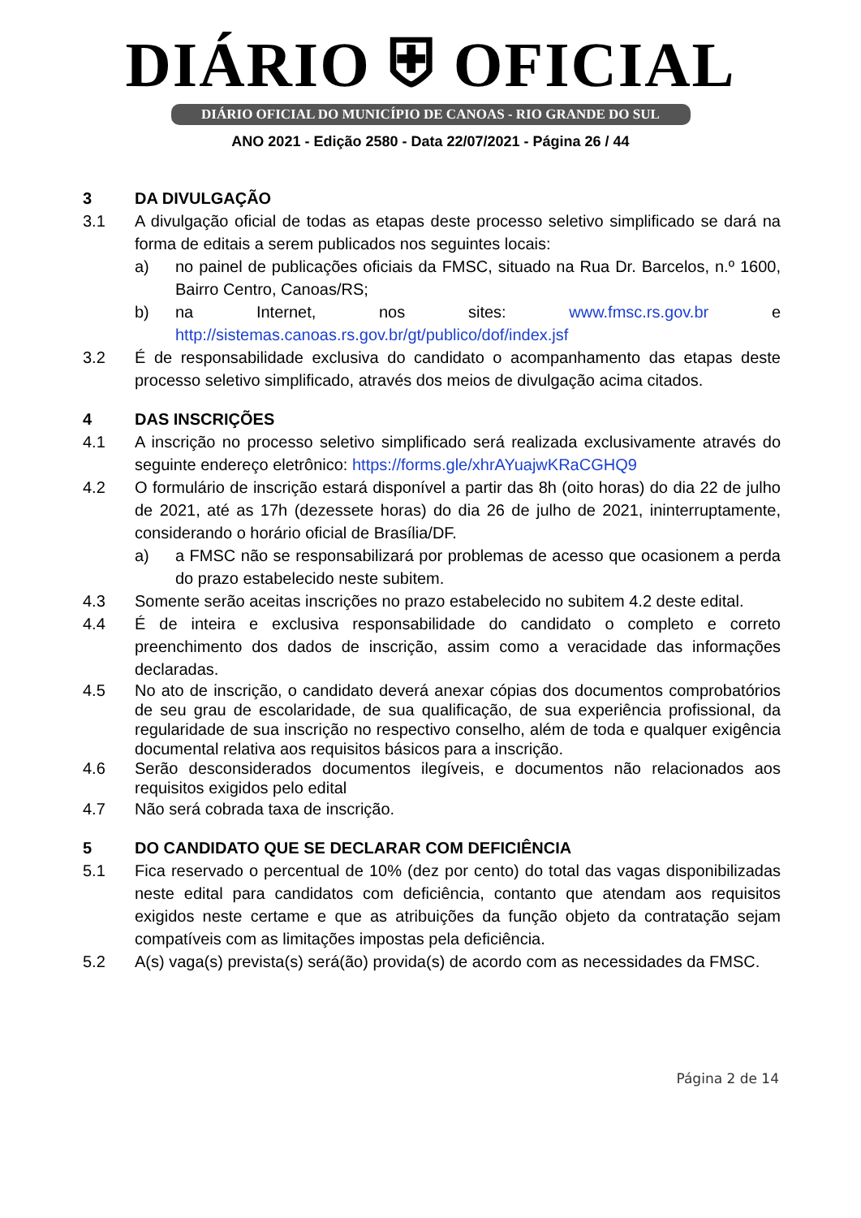DIÁRIO ⛨ OFICIAL
DIÁRIO OFICIAL DO MUNICÍPIO DE CANOAS - RIO GRANDE DO SUL
ANO 2021 - Edição 2580 - Data 22/07/2021 - Página 26 / 44
3 DA DIVULGAÇÃO
3.1 A divulgação oficial de todas as etapas deste processo seletivo simplificado se dará na forma de editais a serem publicados nos seguintes locais:
a) no painel de publicações oficiais da FMSC, situado na Rua Dr. Barcelos, n.º 1600, Bairro Centro, Canoas/RS;
b) na Internet, nos sites: www.fmsc.rs.gov.br e http://sistemas.canoas.rs.gov.br/gt/publico/dof/index.jsf
3.2 É de responsabilidade exclusiva do candidato o acompanhamento das etapas deste processo seletivo simplificado, através dos meios de divulgação acima citados.
4 DAS INSCRIÇÕES
4.1 A inscrição no processo seletivo simplificado será realizada exclusivamente através do seguinte endereço eletrônico: https://forms.gle/xhrAYuajwKRaCGHQ9
4.2 O formulário de inscrição estará disponível a partir das 8h (oito horas) do dia 22 de julho de 2021, até as 17h (dezessete horas) do dia 26 de julho de 2021, ininterruptamente, considerando o horário oficial de Brasília/DF.
a) a FMSC não se responsabilizará por problemas de acesso que ocasionem a perda do prazo estabelecido neste subitem.
4.3 Somente serão aceitas inscrições no prazo estabelecido no subitem 4.2 deste edital.
4.4 É de inteira e exclusiva responsabilidade do candidato o completo e correto preenchimento dos dados de inscrição, assim como a veracidade das informações declaradas.
4.5 No ato de inscrição, o candidato deverá anexar cópias dos documentos comprobatórios de seu grau de escolaridade, de sua qualificação, de sua experiência profissional, da regularidade de sua inscrição no respectivo conselho, além de toda e qualquer exigência documental relativa aos requisitos básicos para a inscrição.
4.6 Serão desconsiderados documentos ilegíveis, e documentos não relacionados aos requisitos exigidos pelo edital
4.7 Não será cobrada taxa de inscrição.
5 DO CANDIDATO QUE SE DECLARAR COM DEFICIÊNCIA
5.1 Fica reservado o percentual de 10% (dez por cento) do total das vagas disponibilizadas neste edital para candidatos com deficiência, contanto que atendam aos requisitos exigidos neste certame e que as atribuições da função objeto da contratação sejam compatíveis com as limitações impostas pela deficiência.
5.2 A(s) vaga(s) prevista(s) será(ão) provida(s) de acordo com as necessidades da FMSC.
Página 2 de 14